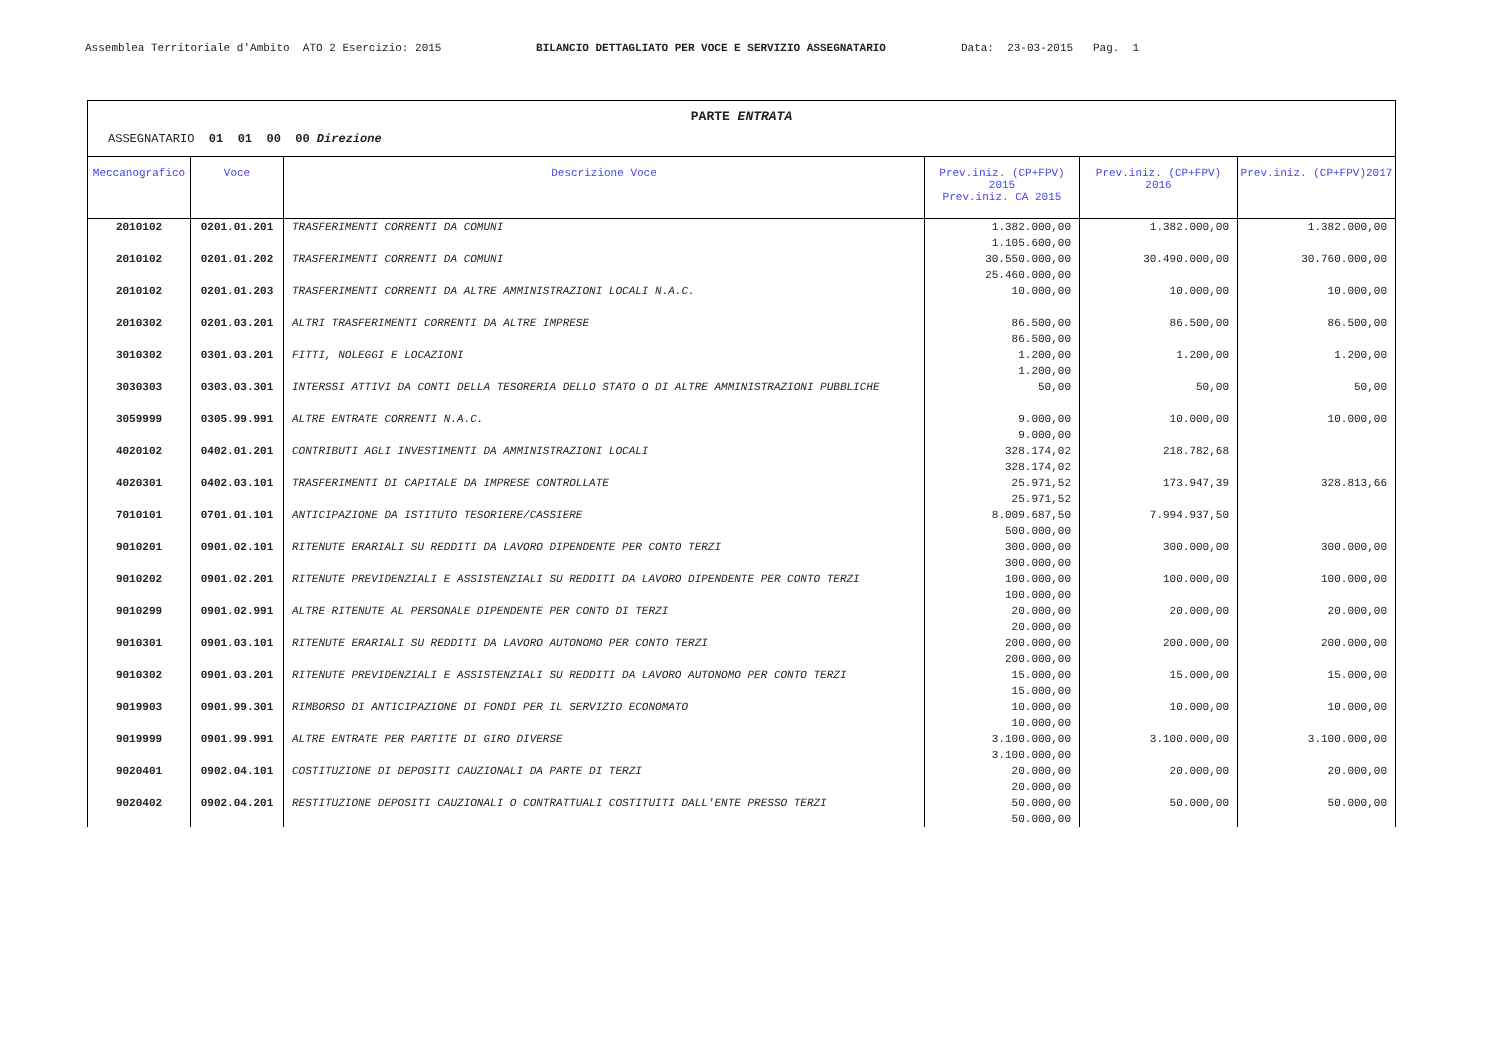Assemblea Territoriale d'Ambito ATO 2 Esercizio: 2015 BILANCIO DETTAGLIATO PER VOCE E SERVIZIO ASSEGNATARIO Data: 23-03-2015 Pag. 1
PARTE ENTRATA
ASSEGNATARIO 01 01 00 00 Direzione
| Meccanografico | Voce | Descrizione Voce | Prev.iniz. (CP+FPV) 2015 Prev.iniz. CA 2015 | Prev.iniz. (CP+FPV) 2016 | Prev.iniz. (CP+FPV)2017 |
| --- | --- | --- | --- | --- | --- |
| 2010102 | 0201.01.201 | TRASFERIMENTI CORRENTI DA COMUNI | 1.382.000,00 1.105.600,00 | 1.382.000,00 | 1.382.000,00 |
| 2010102 | 0201.01.202 | TRASFERIMENTI CORRENTI DA COMUNI | 30.550.000,00 25.460.000,00 | 30.490.000,00 | 30.760.000,00 |
| 2010102 | 0201.01.203 | TRASFERIMENTI CORRENTI DA ALTRE AMMINISTRAZIONI LOCALI N.A.C. | 10.000,00 | 10.000,00 | 10.000,00 |
| 2010302 | 0201.03.201 | ALTRI TRASFERIMENTI CORRENTI DA ALTRE IMPRESE | 86.500,00 86.500,00 | 86.500,00 | 86.500,00 |
| 3010302 | 0301.03.201 | FITTI, NOLEGGI E LOCAZIONI | 1.200,00 1.200,00 | 1.200,00 | 1.200,00 |
| 3030303 | 0303.03.301 | INTERSSI ATTIVI DA CONTI DELLA TESORERIA DELLO STATO O DI ALTRE AMMINISTRAZIONI PUBBLICHE | 50,00 | 50,00 | 50,00 |
| 3059999 | 0305.99.991 | ALTRE ENTRATE CORRENTI N.A.C. | 9.000,00 9.000,00 | 10.000,00 | 10.000,00 |
| 4020102 | 0402.01.201 | CONTRIBUTI AGLI INVESTIMENTI DA AMMINISTRAZIONI LOCALI | 328.174,02 328.174,02 | 218.782,68 | |
| 4020301 | 0402.03.101 | TRASFERIMENTI DI CAPITALE DA IMPRESE CONTROLLATE | 25.971,52 25.971,52 | 173.947,39 | 328.813,66 |
| 7010101 | 0701.01.101 | ANTICIPAZIONE DA ISTITUTO TESORIERE/CASSIERE | 8.009.687,50 500.000,00 | 7.994.937,50 | |
| 9010201 | 0901.02.101 | RITENUTE ERARIALI SU REDDITI DA LAVORO DIPENDENTE PER CONTO TERZI | 300.000,00 300.000,00 | 300.000,00 | 300.000,00 |
| 9010202 | 0901.02.201 | RITENUTE PREVIDENZIALI E ASSISTENZIALI SU REDDITI DA LAVORO DIPENDENTE PER CONTO TERZI | 100.000,00 100.000,00 | 100.000,00 | 100.000,00 |
| 9010299 | 0901.02.991 | ALTRE RITENUTE AL PERSONALE DIPENDENTE PER CONTO DI TERZI | 20.000,00 20.000,00 | 20.000,00 | 20.000,00 |
| 9010301 | 0901.03.101 | RITENUTE ERARIALI SU REDDITI DA LAVORO AUTONOMO PER CONTO TERZI | 200.000,00 200.000,00 | 200.000,00 | 200.000,00 |
| 9010302 | 0901.03.201 | RITENUTE PREVIDENZIALI E ASSISTENZIALI SU REDDITI DA LAVORO AUTONOMO PER CONTO TERZI | 15.000,00 15.000,00 | 15.000,00 | 15.000,00 |
| 9019903 | 0901.99.301 | RIMBORSO DI ANTICIPAZIONE DI FONDI PER IL SERVIZIO ECONOMATO | 10.000,00 10.000,00 | 10.000,00 | 10.000,00 |
| 9019999 | 0901.99.991 | ALTRE ENTRATE PER PARTITE DI GIRO DIVERSE | 3.100.000,00 3.100.000,00 | 3.100.000,00 | 3.100.000,00 |
| 9020401 | 0902.04.101 | COSTITUZIONE DI DEPOSITI CAUZIONALI DA PARTE DI TERZI | 20.000,00 20.000,00 | 20.000,00 | 20.000,00 |
| 9020402 | 0902.04.201 | RESTITUZIONE DEPOSITI CAUZIONALI O CONTRATTUALI COSTITUITI DALL'ENTE PRESSO TERZI | 50.000,00 50.000,00 | 50.000,00 | 50.000,00 |